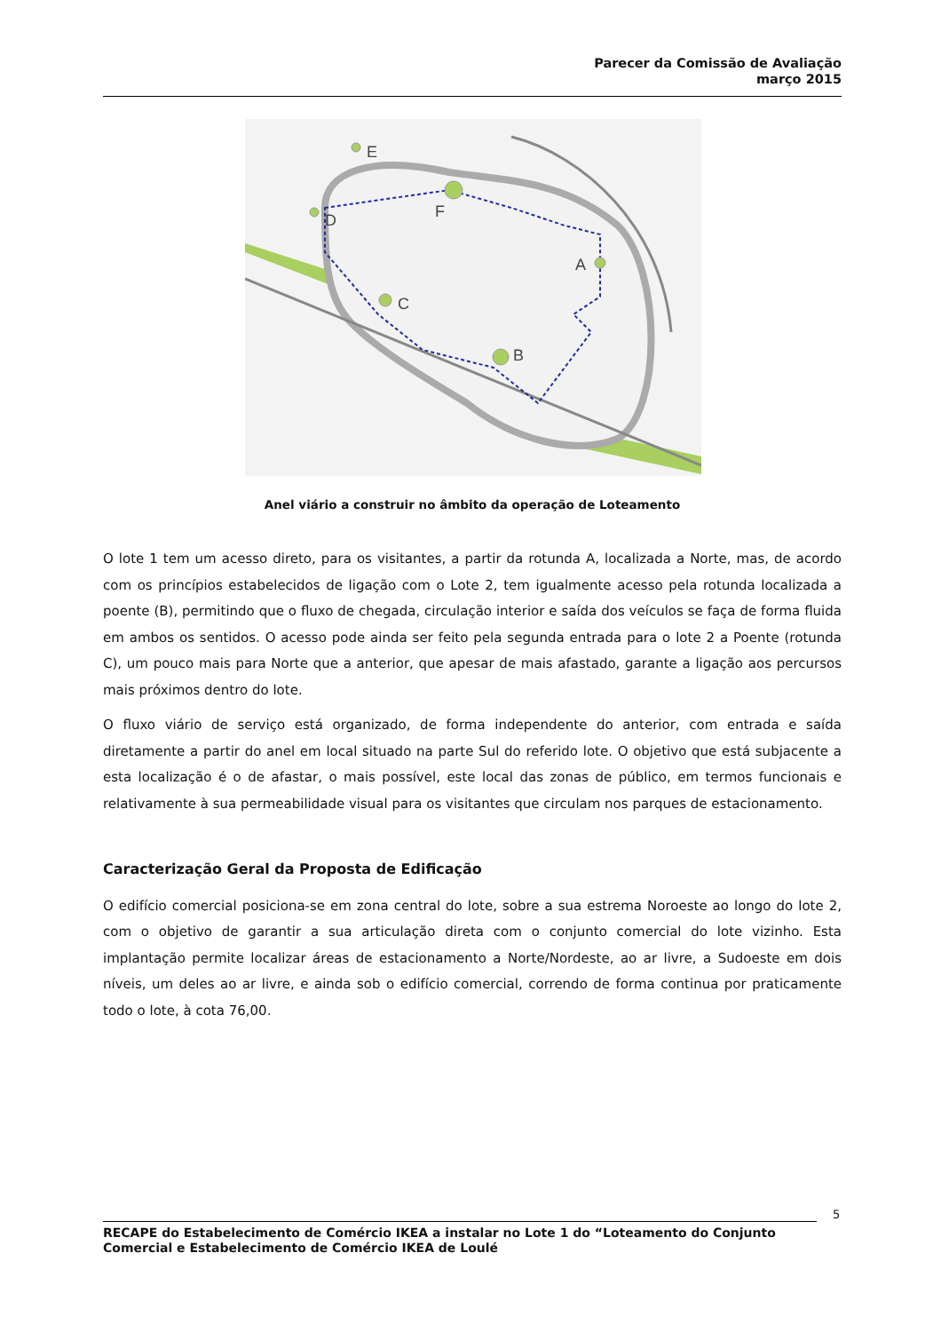Parecer da Comissão de Avaliação
março 2015
E
F
D
A
C
B
Anel viário a construir no âmbito da operação de Loteamento
O lote 1 tem um acesso direto, para os visitantes, a partir da rotunda A, localizada a Norte, mas, de acordo com os princípios estabelecidos de ligação com o Lote 2, tem igualmente acesso pela rotunda localizada a poente (B), permitindo que o fluxo de chegada, circulação interior e saída dos veículos se faça de forma fluida em ambos os sentidos. O acesso pode ainda ser feito pela segunda entrada para o lote 2 a Poente (rotunda C), um pouco mais para Norte que a anterior, que apesar de mais afastado, garante a ligação aos percursos mais próximos dentro do lote.
O fluxo viário de serviço está organizado, de forma independente do anterior, com entrada e saída diretamente a partir do anel em local situado na parte Sul do referido lote. O objetivo que está subjacente a esta localização é o de afastar, o mais possível, este local das zonas de público, em termos funcionais e relativamente à sua permeabilidade visual para os visitantes que circulam nos parques de estacionamento.
Caracterização Geral da Proposta de Edificação
O edifício comercial posiciona-se em zona central do lote, sobre a sua estrema Noroeste ao longo do lote 2, com o objetivo de garantir a sua articulação direta com o conjunto comercial do lote vizinho. Esta implantação permite localizar áreas de estacionamento a Norte/Nordeste, ao ar livre, a Sudoeste em dois níveis, um deles ao ar livre, e ainda sob o edifício comercial, correndo de forma continua por praticamente todo o lote, à cota 76,00.
5
RECAPE do Estabelecimento de Comércio IKEA a instalar no Lote 1 do “Loteamento do Conjunto Comercial e Estabelecimento de Comércio IKEA de Loulé